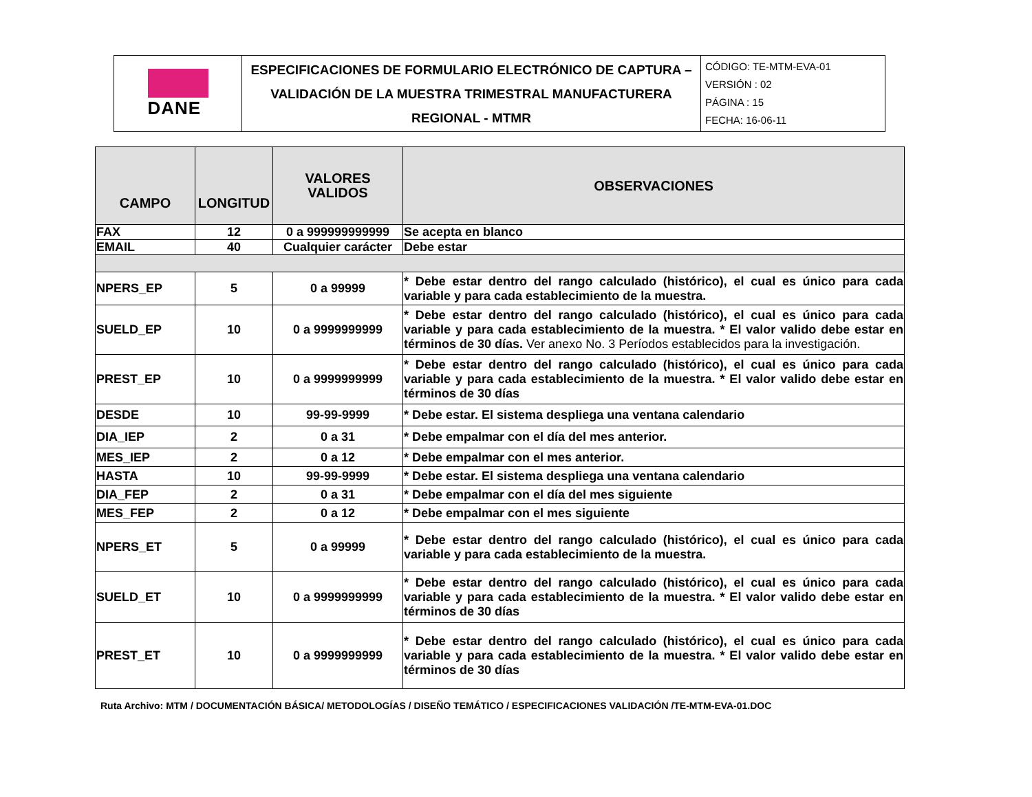| DANE | ESPECIFICACIONES DE FORMULARIO ELECTRÓNICO DE CAPTURA – VALIDACIÓN DE LA MUESTRA TRIMESTRAL MANUFACTURERA REGIONAL - MTMR | CÓDIGO: TE-MTM-EVA-01 VERSIÓN : 02 PÁGINA : 15 FECHA: 16-06-11 |
| CAMPO | LONGITUD | VALORES VALIDOS | OBSERVACIONES |
| --- | --- | --- | --- |
| FAX | 12 | 0 a 999999999999 | Se acepta en blanco |
| EMAIL | 40 | Cualquier carácter | Debe estar |
| NPERS_EP | 5 | 0 a 99999 | * Debe estar dentro del rango calculado (histórico), el cual es único para cada variable y para cada establecimiento de la muestra. |
| SUELD_EP | 10 | 0 a 9999999999 | * Debe estar dentro del rango calculado (histórico), el cual es único para cada variable y para cada establecimiento de la muestra. * El valor valido debe estar en términos de 30 días. Ver anexo No. 3 Períodos establecidos para la investigación. |
| PREST_EP | 10 | 0 a 9999999999 | * Debe estar dentro del rango calculado (histórico), el cual es único para cada variable y para cada establecimiento de la muestra. * El valor valido debe estar en términos de 30 días |
| DESDE | 10 | 99-99-9999 | * Debe estar. El sistema despliega una ventana calendario |
| DIA_IEP | 2 | 0 a 31 | * Debe empalmar con el día del mes anterior. |
| MES_IEP | 2 | 0 a 12 | * Debe empalmar con el mes anterior. |
| HASTA | 10 | 99-99-9999 | * Debe estar. El sistema despliega una ventana calendario |
| DIA_FEP | 2 | 0 a 31 | * Debe empalmar con el día del mes siguiente |
| MES_FEP | 2 | 0 a 12 | * Debe empalmar con el mes siguiente |
| NPERS_ET | 5 | 0 a 99999 | * Debe estar dentro del rango calculado (histórico), el cual es único para cada variable y para cada establecimiento de la muestra. |
| SUELD_ET | 10 | 0 a 9999999999 | * Debe estar dentro del rango calculado (histórico), el cual es único para cada variable y para cada establecimiento de la muestra. * El valor valido debe estar en términos de 30 días |
| PREST_ET | 10 | 0 a 9999999999 | * Debe estar dentro del rango calculado (histórico), el cual es único para cada variable y para cada establecimiento de la muestra. * El valor valido debe estar en términos de 30 días |
Ruta Archivo: MTM / DOCUMENTACIÓN BÁSICA/ METODOLOGÍAS / DISEÑO TEMÁTICO / ESPECIFICACIONES VALIDACIÓN /TE-MTM-EVA-01.DOC